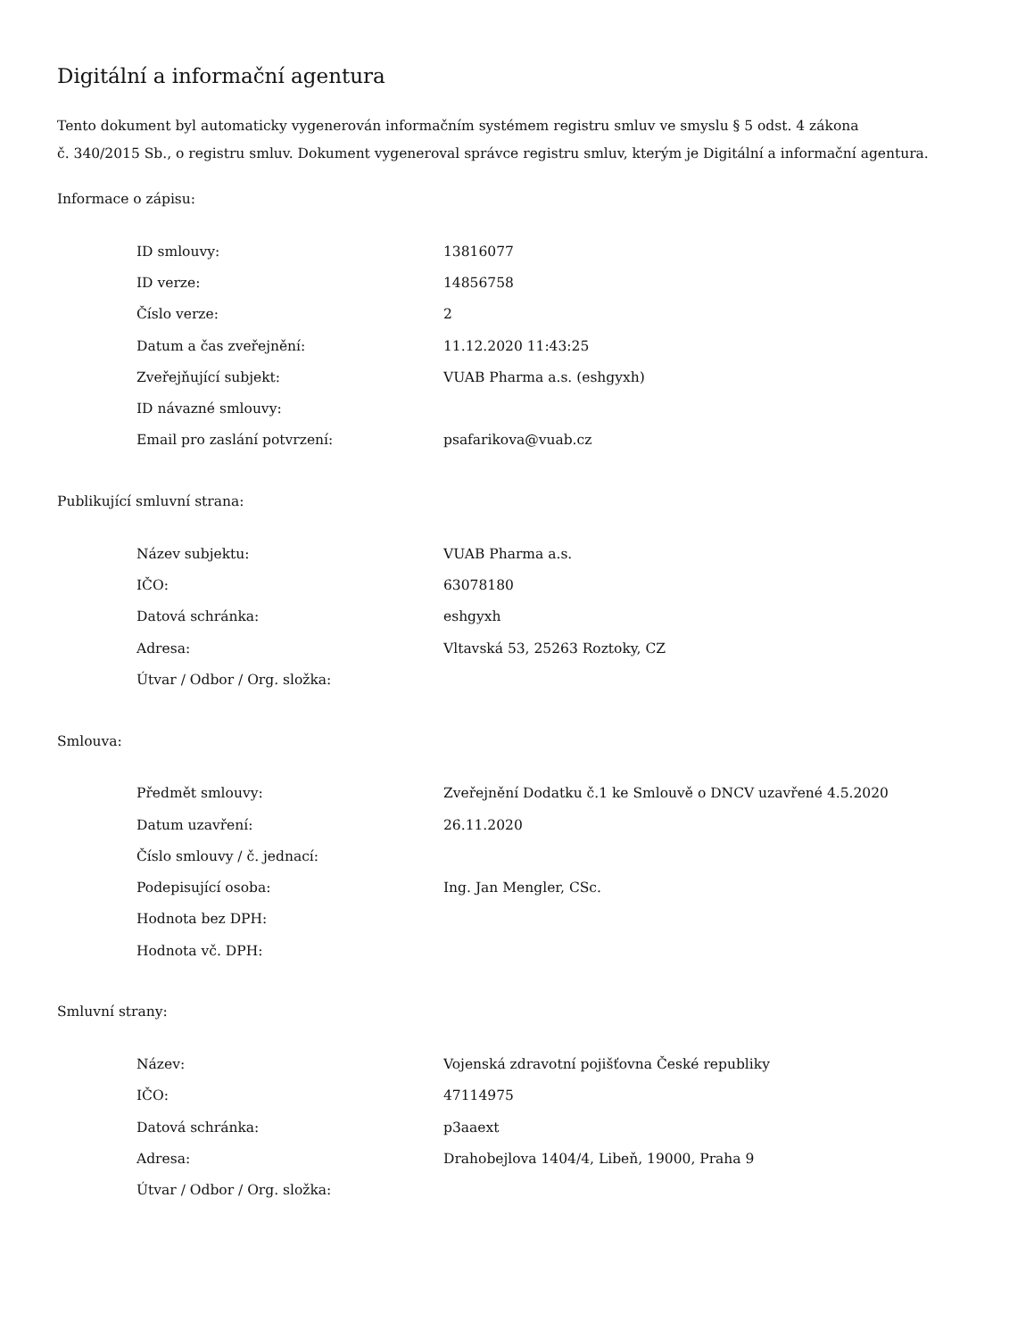Digitální a informační agentura
Tento dokument byl automaticky vygenerován informačním systémem registru smluv ve smyslu § 5 odst. 4 zákona
č. 340/2015 Sb., o registru smluv. Dokument vygeneroval správce registru smluv, kterým je Digitální a informační agentura.
Informace o zápisu:
| ID smlouvy: | 13816077 |
| ID verze: | 14856758 |
| Číslo verze: | 2 |
| Datum a čas zveřejnění: | 11.12.2020 11:43:25 |
| Zveřejňující subjekt: | VUAB Pharma a.s. (eshgyxh) |
| ID návazné smlouvy: | |
| Email pro zaslání potvrzení: | psafarikova@vuab.cz |
Publikující smluvní strana:
| Název subjektu: | VUAB Pharma a.s. |
| IČO: | 63078180 |
| Datová schránka: | eshgyxh |
| Adresa: | Vltavská 53, 25263 Roztoky, CZ |
| Útvar / Odbor / Org. složka: | |
Smlouva:
| Předmět smlouvy: | Zveřejnění Dodatku č.1 ke Smlouvě o DNCV uzavřené 4.5.2020 |
| Datum uzavření: | 26.11.2020 |
| Číslo smlouvy / č. jednací: | |
| Podepisující osoba: | Ing. Jan Mengler, CSc. |
| Hodnota bez DPH: | |
| Hodnota vč. DPH: | |
Smluvní strany:
| Název: | Vojenská zdravotní pojišťovna České republiky |
| IČO: | 47114975 |
| Datová schránka: | p3aaext |
| Adresa: | Drahobejlova 1404/4, Libeň, 19000, Praha 9 |
| Útvar / Odbor / Org. složka: | |